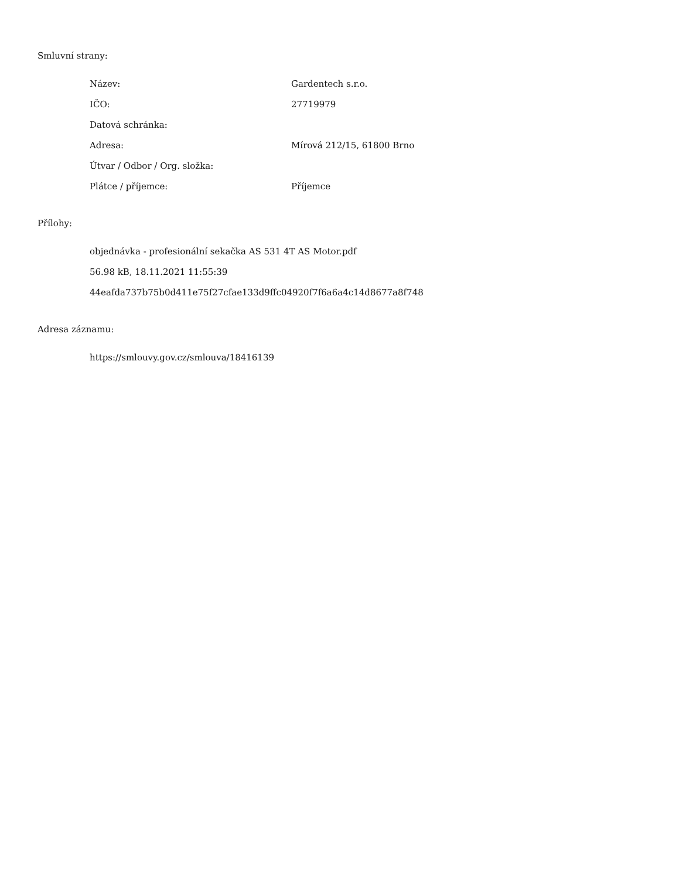Smluvní strany:
| Název: | Gardentech s.r.o. |
| IČO: | 27719979 |
| Datová schránka: | |
| Adresa: | Mírová 212/15, 61800 Brno |
| Útvar / Odbor / Org. složka: | |
| Plátce / příjemce: | Příjemce |
Přílohy:
objednávka - profesionální sekačka AS 531 4T AS Motor.pdf
56.98 kB, 18.11.2021 11:55:39
44eafda737b75b0d411e75f27cfae133d9ffc04920f7f6a6a4c14d8677a8f748
Adresa záznamu:
https://smlouvy.gov.cz/smlouva/18416139